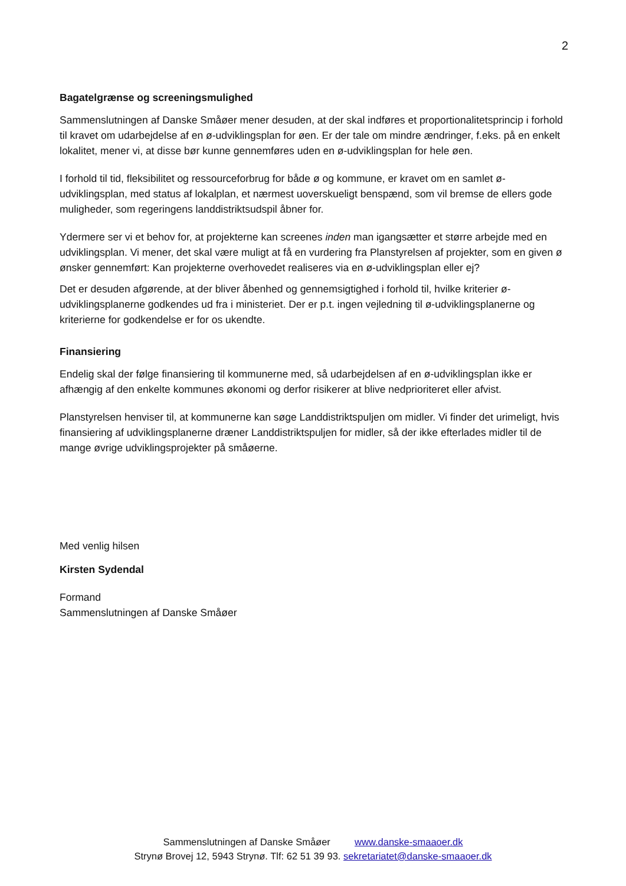2
Bagatelgrænse og screeningsmulighed
Sammenslutningen af Danske Småøer mener desuden, at der skal indføres et proportionalitetsprincip i forhold til kravet om udarbejdelse af en ø-udviklingsplan for øen. Er der tale om mindre ændringer, f.eks. på en enkelt lokalitet, mener vi, at disse bør kunne gennemføres uden en ø-udviklingsplan for hele øen.
I forhold til tid, fleksibilitet og ressourceforbrug for både ø og kommune, er kravet om en samlet ø-udviklingsplan, med status af lokalplan, et nærmest uoverskueligt benspænd, som vil bremse de ellers gode muligheder, som regeringens landdistriktsudspil åbner for.
Ydermere ser vi et behov for, at projekterne kan screenes inden man igangsætter et større arbejde med en udviklingsplan. Vi mener, det skal være muligt at få en vurdering fra Planstyrelsen af projekter, som en given ø ønsker gennemført: Kan projekterne overhovedet realiseres via en ø-udviklingsplan eller ej?
Det er desuden afgørende, at der bliver åbenhed og gennemsigtighed i forhold til, hvilke kriterier ø-udviklingsplanerne godkendes ud fra i ministeriet. Der er p.t. ingen vejledning til ø-udviklingsplanerne og kriterierne for godkendelse er for os ukendte.
Finansiering
Endelig skal der følge finansiering til kommunerne med, så udarbejdelsen af en ø-udviklingsplan ikke er afhængig af den enkelte kommunes økonomi og derfor risikerer at blive nedprioriteret eller afvist.
Planstyrelsen henviser til, at kommunerne kan søge Landdistriktspuljen om midler. Vi finder det urimeligt, hvis finansiering af udviklingsplanerne dræner Landdistriktspuljen for midler, så der ikke efterlades midler til de mange øvrige udviklingsprojekter på småøerne.
Med venlig hilsen
Kirsten Sydendal
Formand
Sammenslutningen af Danske Småøer
Sammenslutningen af Danske Småøer www.danske-smaaoer.dk
Strynø Brovej 12, 5943 Strynø. Tlf: 62 51 39 93. sekretariatet@danske-smaaoer.dk